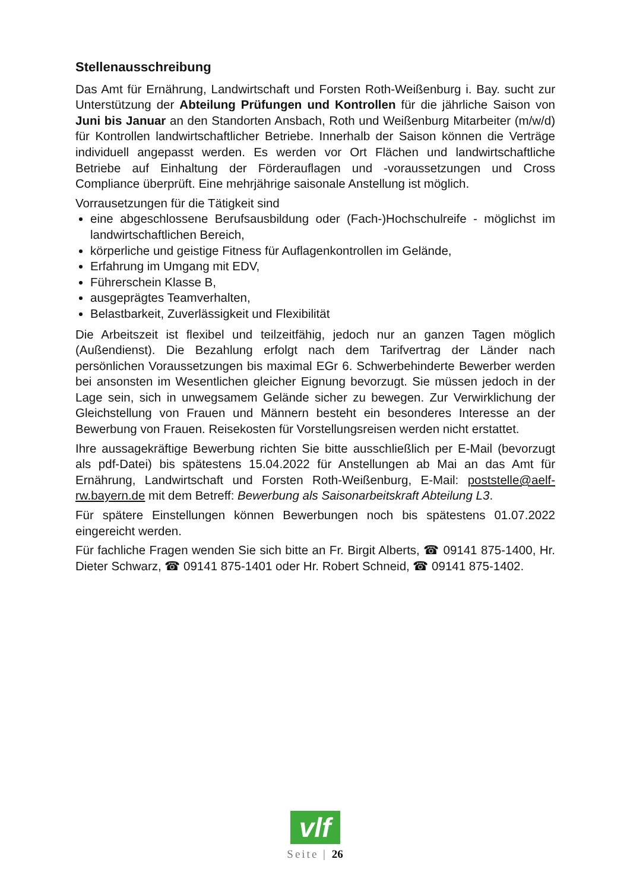Stellenausschreibung
Das Amt für Ernährung, Landwirtschaft und Forsten Roth-Weißenburg i. Bay. sucht zur Unterstützung der Abteilung Prüfungen und Kontrollen für die jährliche Saison von Juni bis Januar an den Standorten Ansbach, Roth und Weißenburg Mitarbeiter (m/w/d) für Kontrollen landwirtschaftlicher Betriebe. Innerhalb der Saison können die Verträge individuell angepasst werden. Es werden vor Ort Flächen und landwirtschaftliche Betriebe auf Einhaltung der Förderauflagen und -voraussetzungen und Cross Compliance überprüft. Eine mehrjährige saisonale Anstellung ist möglich.
Vorrausetzungen für die Tätigkeit sind
eine abgeschlossene Berufsausbildung oder (Fach-)Hochschulreife - möglichst im landwirtschaftlichen Bereich,
körperliche und geistige Fitness für Auflagenkontrollen im Gelände,
Erfahrung im Umgang mit EDV,
Führerschein Klasse B,
ausgeprägtes Teamverhalten,
Belastbarkeit, Zuverlässigkeit und Flexibilität
Die Arbeitszeit ist flexibel und teilzeitfähig, jedoch nur an ganzen Tagen möglich (Außendienst). Die Bezahlung erfolgt nach dem Tarifvertrag der Länder nach persönlichen Voraussetzungen bis maximal EGr 6. Schwerbehinderte Bewerber werden bei ansonsten im Wesentlichen gleicher Eignung bevorzugt. Sie müssen jedoch in der Lage sein, sich in unwegsamem Gelände sicher zu bewegen. Zur Verwirklichung der Gleichstellung von Frauen und Männern besteht ein besonderes Interesse an der Bewerbung von Frauen. Reisekosten für Vorstellungsreisen werden nicht erstattet.
Ihre aussagekräftige Bewerbung richten Sie bitte ausschließlich per E-Mail (bevorzugt als pdf-Datei) bis spätestens 15.04.2022 für Anstellungen ab Mai an das Amt für Ernährung, Landwirtschaft und Forsten Roth-Weißenburg, E-Mail: poststelle@aelf-rw.bayern.de mit dem Betreff: Bewerbung als Saisonarbeitskraft Abteilung L3.
Für spätere Einstellungen können Bewerbungen noch bis spätestens 01.07.2022 eingereicht werden.
Für fachliche Fragen wenden Sie sich bitte an Fr. Birgit Alberts, ☎ 09141 875-1400, Hr. Dieter Schwarz, ☎ 09141 875-1401 oder Hr. Robert Schneid, ☎ 09141 875-1402.
vlf
Seite | 26